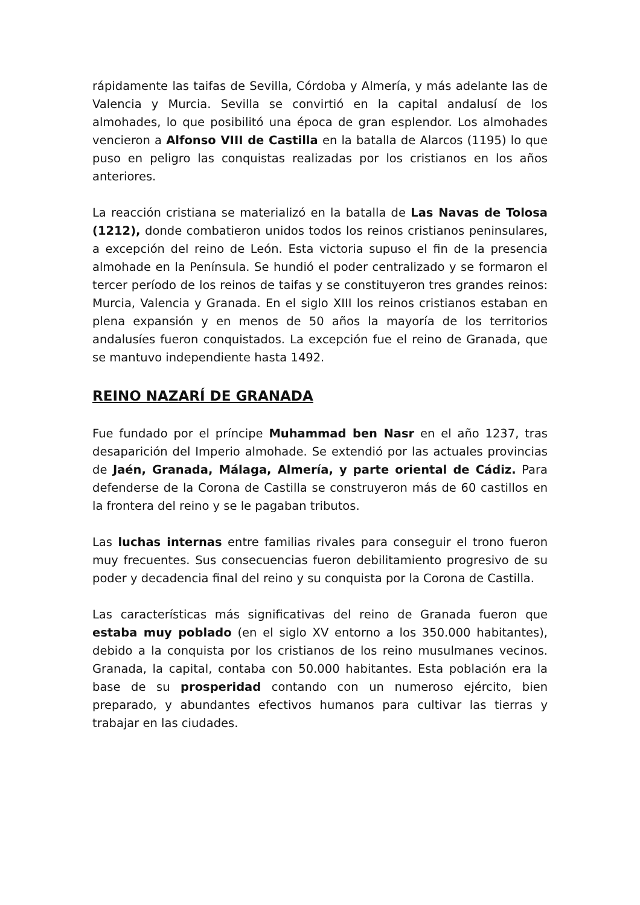rápidamente las taifas de Sevilla, Córdoba y Almería, y más adelante las de Valencia y Murcia. Sevilla se convirtió en la capital andalusí de los almohades, lo que posibilitó una época de gran esplendor. Los almohades vencieron a Alfonso VIII de Castilla en la batalla de Alarcos (1195) lo que puso en peligro las conquistas realizadas por los cristianos en los años anteriores.
La reacción cristiana se materializó en la batalla de Las Navas de Tolosa (1212), donde combatieron unidos todos los reinos cristianos peninsulares, a excepción del reino de León. Esta victoria supuso el fin de la presencia almohade en la Península. Se hundió el poder centralizado y se formaron el tercer período de los reinos de taifas y se constituyeron tres grandes reinos: Murcia, Valencia y Granada. En el siglo XIII los reinos cristianos estaban en plena expansión y en menos de 50 años la mayoría de los territorios andalusíes fueron conquistados. La excepción fue el reino de Granada, que se mantuvo independiente hasta 1492.
REINO NAZARÍ DE GRANADA
Fue fundado por el príncipe Muhammad ben Nasr en el año 1237, tras desaparición del Imperio almohade. Se extendió por las actuales provincias de Jaén, Granada, Málaga, Almería, y parte oriental de Cádiz. Para defenderse de la Corona de Castilla se construyeron más de 60 castillos en la frontera del reino y se le pagaban tributos.
Las luchas internas entre familias rivales para conseguir el trono fueron muy frecuentes. Sus consecuencias fueron debilitamiento progresivo de su poder y decadencia final del reino y su conquista por la Corona de Castilla.
Las características más significativas del reino de Granada fueron que estaba muy poblado (en el siglo XV entorno a los 350.000 habitantes), debido a la conquista por los cristianos de los reino musulmanes vecinos. Granada, la capital, contaba con 50.000 habitantes. Esta población era la base de su prosperidad contando con un numeroso ejército, bien preparado, y abundantes efectivos humanos para cultivar las tierras y trabajar en las ciudades.